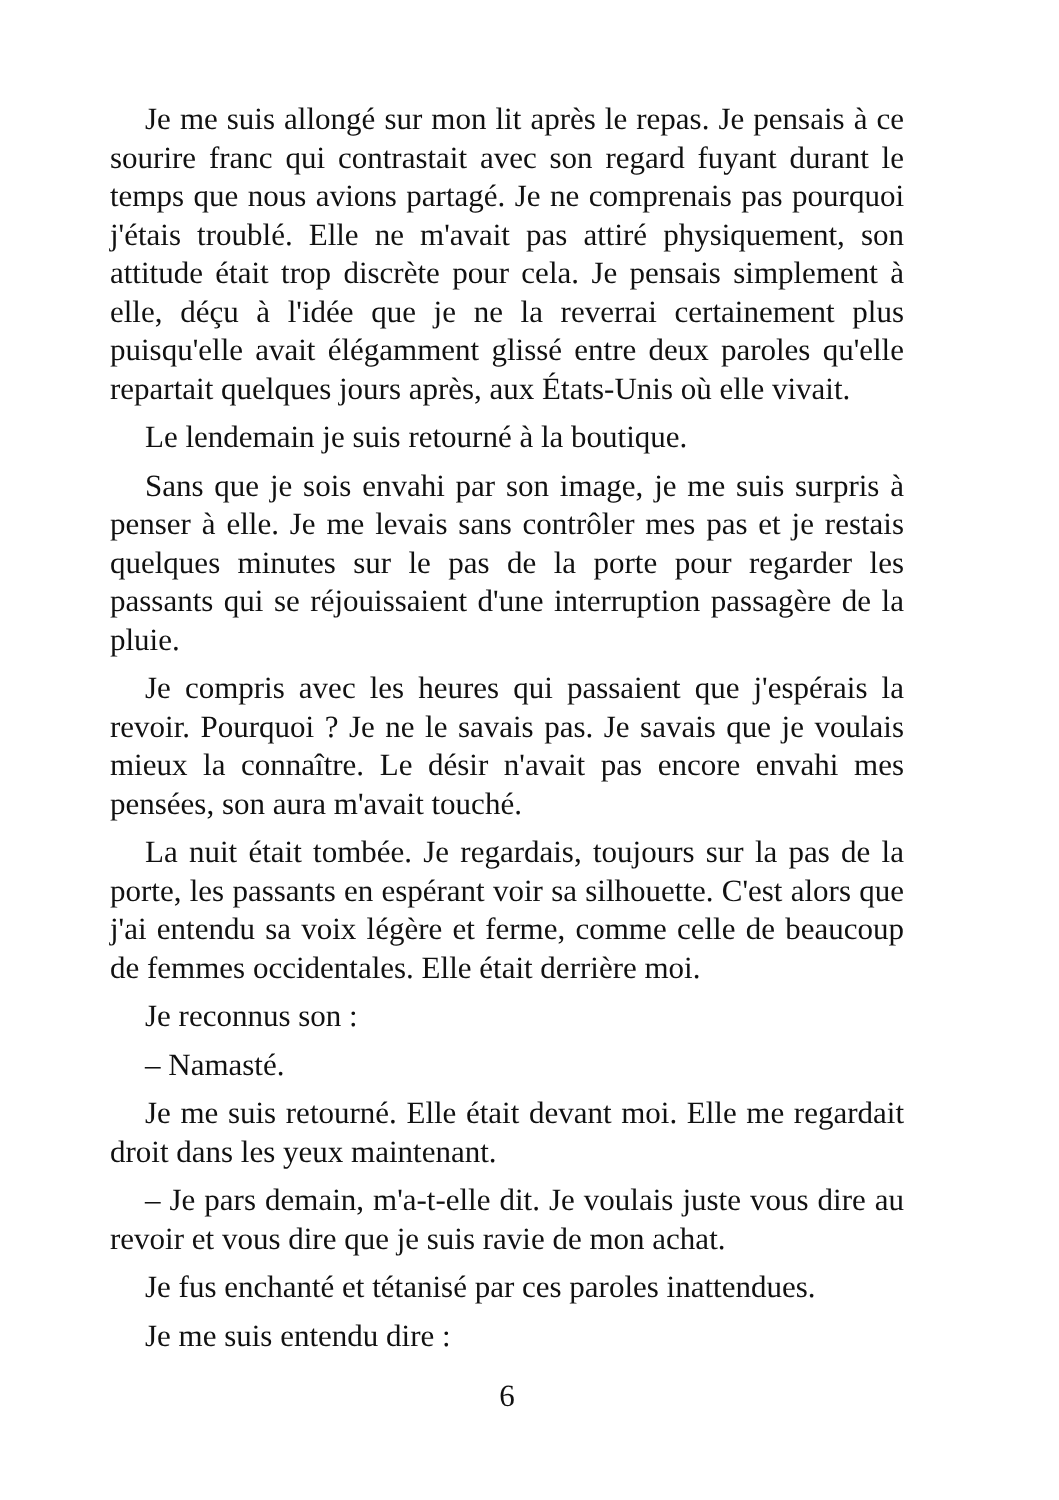Je me suis allongé sur mon lit après le repas. Je pensais à ce sourire franc qui contrastait avec son regard fuyant durant le temps que nous avions partagé. Je ne comprenais pas pourquoi j'étais troublé. Elle ne m'avait pas attiré physiquement, son attitude était trop discrète pour cela. Je pensais simplement à elle, déçu à l'idée que je ne la reverrai certainement plus puisqu'elle avait élégamment glissé entre deux paroles qu'elle repartait quelques jours après, aux États-Unis où elle vivait.
Le lendemain je suis retourné à la boutique.
Sans que je sois envahi par son image, je me suis surpris à penser à elle. Je me levais sans contrôler mes pas et je restais quelques minutes sur le pas de la porte pour regarder les passants qui se réjouissaient d'une interruption passagère de la pluie.
Je compris avec les heures qui passaient que j'espérais la revoir. Pourquoi ? Je ne le savais pas. Je savais que je voulais mieux la connaître. Le désir n'avait pas encore envahi mes pensées, son aura m'avait touché.
La nuit était tombée. Je regardais, toujours sur la pas de la porte, les passants en espérant voir sa silhouette. C'est alors que j'ai entendu sa voix légère et ferme, comme celle de beaucoup de femmes occidentales. Elle était derrière moi.
Je reconnus son :
– Namasté.
Je me suis retourné. Elle était devant moi. Elle me regardait droit dans les yeux maintenant.
– Je pars demain, m'a-t-elle dit. Je voulais juste vous dire au revoir et vous dire que je suis ravie de mon achat.
Je fus enchanté et tétanisé par ces paroles inattendues.
Je me suis entendu dire :
6